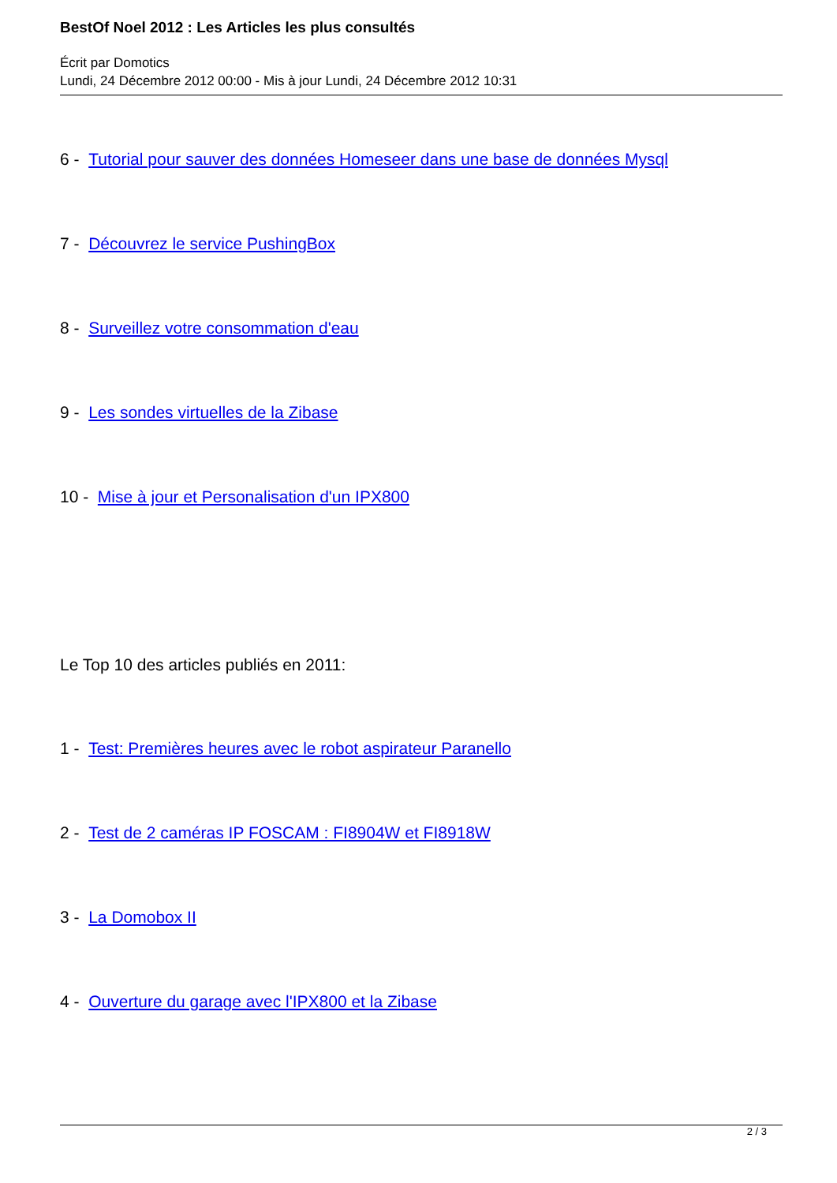BestOf Noel 2012 : Les Articles les plus consultés
Écrit par Domotics
Lundi, 24 Décembre 2012 00:00 - Mis à jour Lundi, 24 Décembre 2012 10:31
6 - Tutorial pour sauver des données Homeseer dans une base de données Mysql
7 - Découvrez le service PushingBox
8 - Surveillez votre consommation d'eau
9 - Les sondes virtuelles de la Zibase
10 - Mise à jour et Personalisation d'un IPX800
Le Top 10 des articles publiés en 2011:
1 - Test: Premières heures avec le robot aspirateur Paranello
2 - Test de 2 caméras IP FOSCAM : FI8904W et FI8918W
3 - La Domobox II
4 - Ouverture du garage avec l'IPX800 et la Zibase
2 / 3